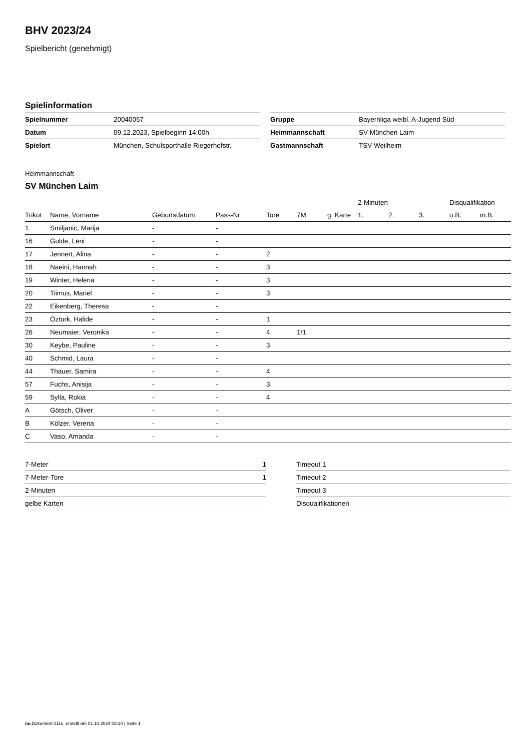BHV 2023/24
Spielbericht (genehmigt)
Spielinformation
| Spielnummer | 20040057 |
| Datum | 09.12.2023, Spielbeginn 14:00h |
| Spielort | München, Schulsporthalle Riegerhofstr. |
| Gruppe | Bayernliga weibl. A-Jugend Süd |
| Heimmannschaft | SV München Laim |
| Gastmannschaft | TSV Weilheim |
Heimmannschaft
SV München Laim
| | | | | | | | 2-Minuten | | | Disqualifikation | |
| --- | --- | --- | --- | --- | --- | --- | --- | --- | --- | --- | --- |
| Trikot | Name, Vorname | Geburtsdatum | Pass-Nr | Tore | 7M | g. Karte | 1. | 2. | 3. | o.B. | m.B. |
| 1 | Smiljanic, Marija | - | - | | | | | | | | |
| 16 | Gulde, Leni | - | - | | | | | | | | |
| 17 | Jennert, Alina | - | - | 2 | | | | | | | |
| 18 | Naeini, Hannah | - | - | 3 | | | | | | | |
| 19 | Winter, Helena | - | - | 3 | | | | | | | |
| 20 | Tiimus, Mariel | - | - | 3 | | | | | | | |
| 22 | Eikenberg, Theresa | - | - | | | | | | | | |
| 23 | Özturk, Halide | - | - | 1 | | | | | | | |
| 26 | Neumaier, Veronika | - | - | 4 | 1/1 | | | | | | |
| 30 | Keybe, Pauline | - | - | 3 | | | | | | | |
| 40 | Schmid, Laura | - | - | | | | | | | | |
| 44 | Thauer, Samira | - | - | 4 | | | | | | | |
| 57 | Fuchs, Anisija | - | - | 3 | | | | | | | |
| 59 | Sylla, Rokia | - | - | 4 | | | | | | | |
| A | Götsch, Oliver | - | - | | | | | | | | |
| B | Kölzer, Verena | - | - | | | | | | | | |
| C | Vaso, Amanda | - | - | | | | | | | | |
| 7-Meter | 1 |
| 7-Meter-Tore | 1 |
| 2-Minuten | |
| gelbe Karten | |
| Timeout 1 |
| Timeout 2 |
| Timeout 3 |
| Disqualifikationen |
nu.Dokument 011e, erstellt am 01.10.2024 08:10 | Seite 1